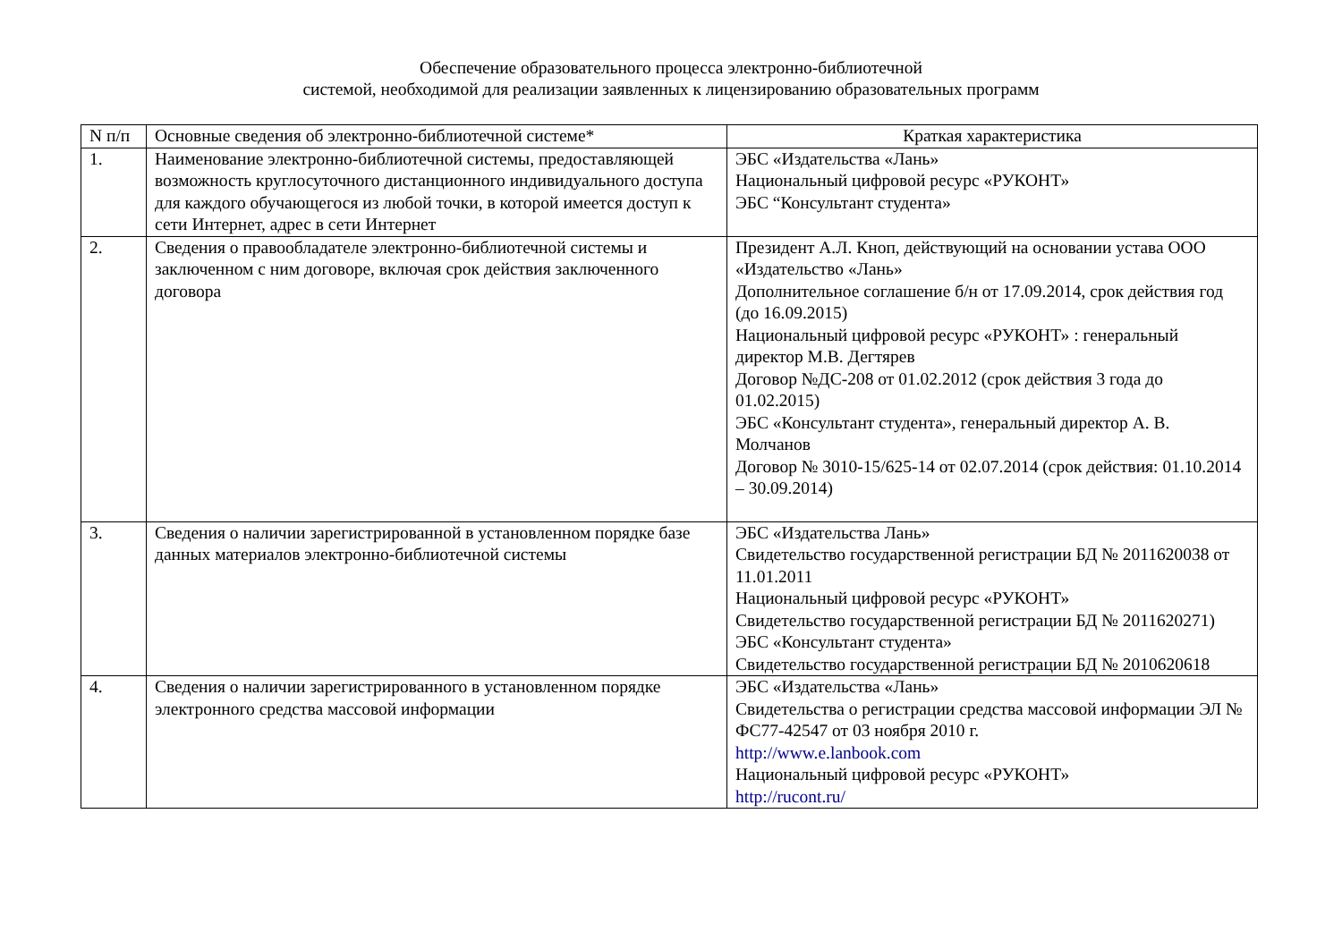Обеспечение образовательного процесса электронно-библиотечной
системой, необходимой для реализации заявленных к лицензированию образовательных программ
| N п/п | Основные сведения об электронно-библиотечной системе* | Краткая характеристика |
| --- | --- | --- |
| 1. | Наименование электронно-библиотечной системы, предоставляющей возможность круглосуточного дистанционного индивидуального доступа для каждого обучающегося из любой точки, в которой имеется доступ к сети Интернет, адрес в сети Интернет | ЭБС «Издательства «Лань» Национальный цифровой ресурс «РУКОНТ» ЭБС “Консультант студента» |
| 2. | Сведения о правообладателе электронно-библиотечной системы и заключенном с ним договоре, включая срок действия заключенного договора | Президент А.Л. Кноп, действующий на основании устава ООО «Издательство «Лань» Дополнительное соглашение б/н от 17.09.2014, срок действия год (до 16.09.2015) Национальный цифровой ресурс «РУКОНТ» : генеральный директор М.В. Дегтярев Договор №ДС-208 от 01.02.2012 (срок действия 3 года до 01.02.2015) ЭБС «Консультант студента», генеральный директор А. В. Молчанов Договор № 3010-15/625-14 от 02.07.2014 (срок действия: 01.10.2014 – 30.09.2014) |
| 3. | Сведения о наличии зарегистрированной в установленном порядке базе данных материалов электронно-библиотечной системы | ЭБС «Издательства Лань» Свидетельство государственной регистрации БД № 2011620038 от 11.01.2011 Национальный цифровой ресурс «РУКОНТ» Свидетельство государственной регистрации БД № 2011620271) ЭБС «Консультант студента» Свидетельство государственной регистрации БД № 2010620618 |
| 4. | Сведения о наличии зарегистрированного в установленном порядке электронного средства массовой информации | ЭБС «Издательства «Лань» Свидетельства о регистрации средства массовой информации ЭЛ № ФС77-42547 от 03 ноября 2010 г. http://www.e.lanbook.com Национальный цифровой ресурс «РУКОНТ» http://rucont.ru/ |